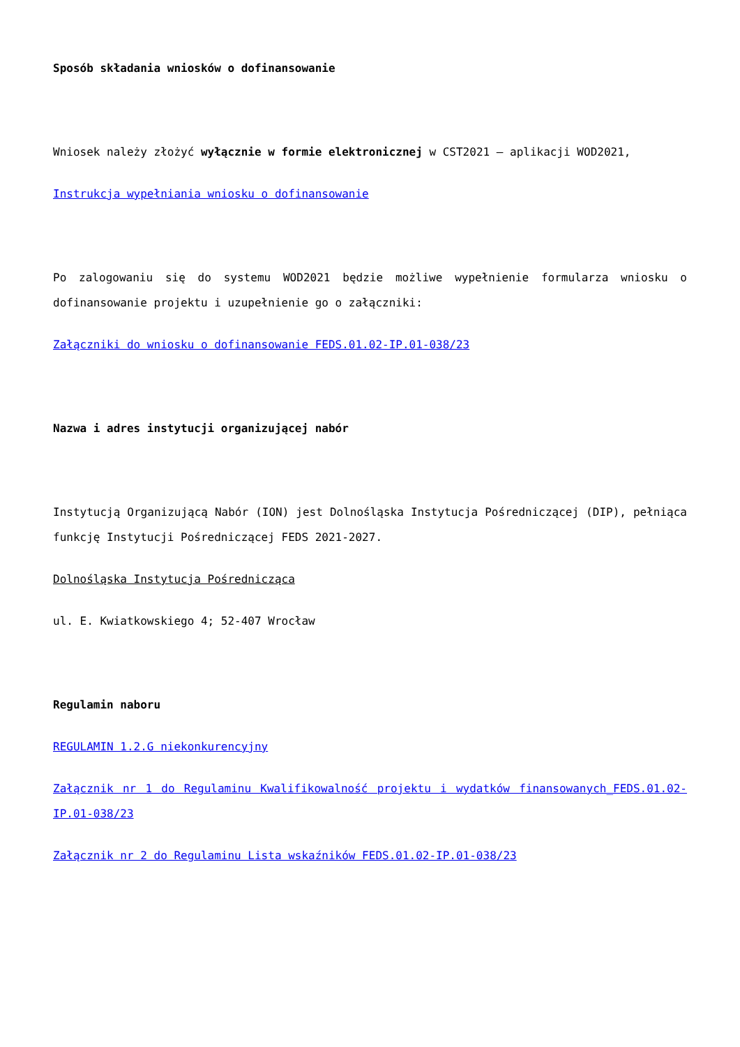Sposób składania wniosków o dofinansowanie
Wniosek należy złożyć wyłącznie w formie elektronicznej w CST2021 – aplikacji WOD2021,
Instrukcja wypełniania wniosku o dofinansowanie
Po zalogowaniu się do systemu WOD2021 będzie możliwe wypełnienie formularza wniosku o dofinansowanie projektu i uzupełnienie go o załączniki:
Załączniki do wniosku o dofinansowanie FEDS.01.02-IP.01-038/23
Nazwa i adres instytucji organizującej nabór
Instytucją Organizującą Nabór (ION) jest Dolnośląska Instytucja Pośredniczącej (DIP), pełniąca funkcję Instytucji Pośredniczącej FEDS 2021-2027.
Dolnośląska Instytucja Pośrednicząca
ul. E. Kwiatkowskiego 4; 52-407 Wrocław
Regulamin naboru
REGULAMIN 1.2.G niekonkurencyjny
Załącznik nr 1 do Regulaminu Kwalifikowalność projektu i wydatków finansowanych_FEDS.01.02-IP.01-038/23
Załącznik nr 2 do Regulaminu Lista wskaźników FEDS.01.02-IP.01-038/23